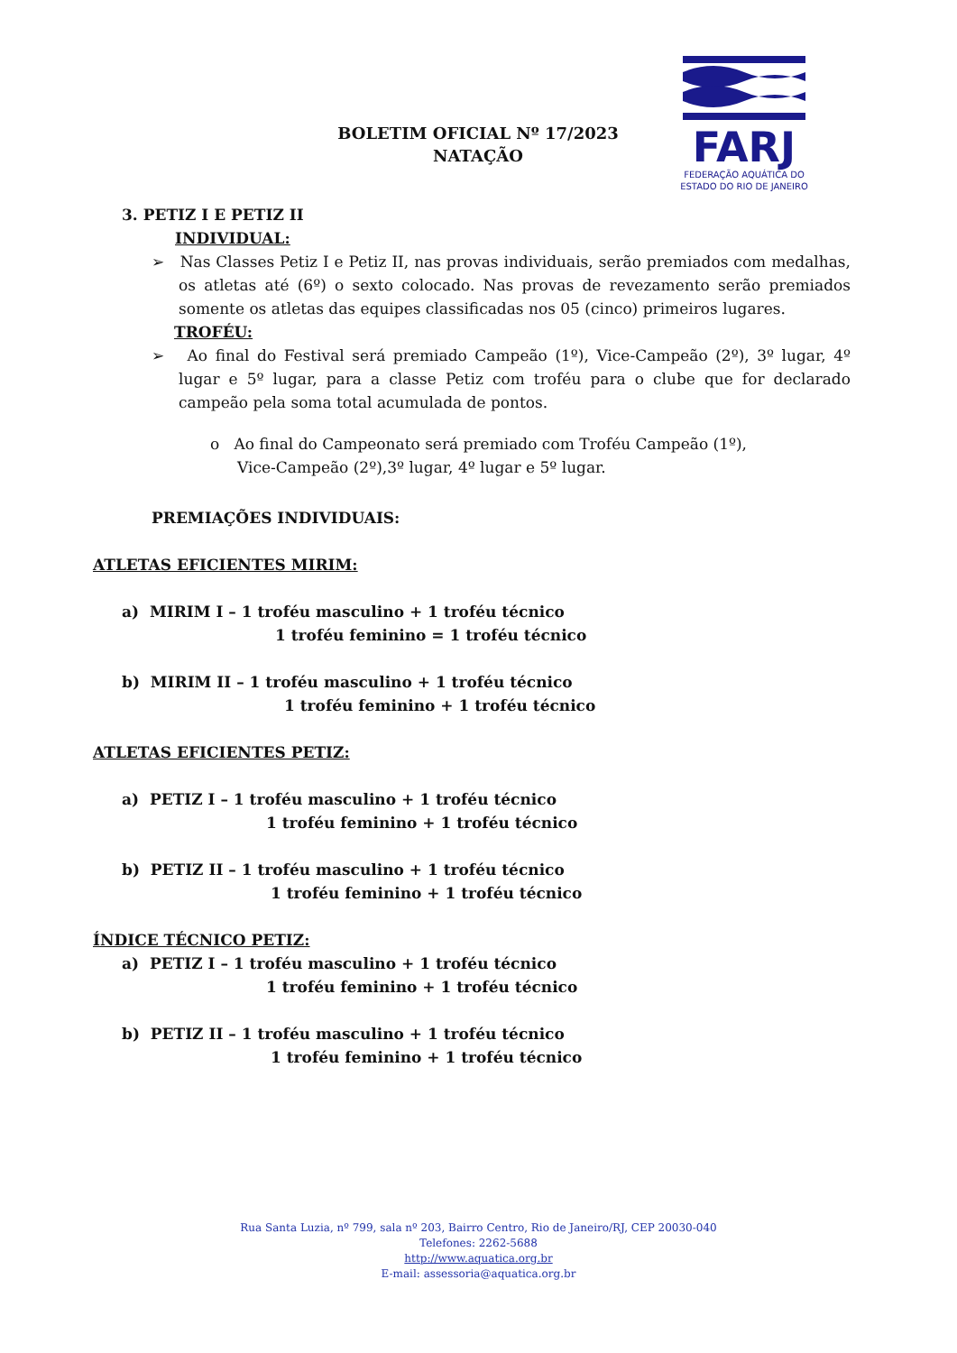BOLETIM OFICIAL Nº 17/2023
NATAÇÃO
FARJ
FEDERAÇÃO AQUÁTICA DO
ESTADO DO RIO DE JANEIRO
3. PETIZ I E PETIZ II
INDIVIDUAL:
➢ Nas Classes Petiz I e Petiz II, nas provas individuais, serão premiados com medalhas, os atletas até (6º) o sexto colocado. Nas provas de revezamento serão premiados somente os atletas das equipes classificadas nos 05 (cinco) primeiros lugares.
TROFÉU:
➢ Ao final do Festival será premiado Campeão (1º), Vice-Campeão (2º), 3º lugar, 4º lugar e 5º lugar, para a classe Petiz com troféu para o clube que for declarado campeão pela soma total acumulada de pontos.
o Ao final do Campeonato será premiado com Troféu Campeão (1º), Vice-Campeão (2º),3º lugar, 4º lugar e 5º lugar.
PREMIAÇÕES INDIVIDUAIS:
ATLETAS EFICIENTES MIRIM:
a) MIRIM I – 1 troféu masculino + 1 troféu técnico
1 troféu feminino = 1 troféu técnico
b) MIRIM II – 1 troféu masculino + 1 troféu técnico
1 troféu feminino + 1 troféu técnico
ATLETAS EFICIENTES PETIZ:
a) PETIZ I – 1 troféu masculino + 1 troféu técnico
1 troféu feminino + 1 troféu técnico
b) PETIZ II – 1 troféu masculino + 1 troféu técnico
1 troféu feminino + 1 troféu técnico
ÍNDICE TÉCNICO PETIZ:
a) PETIZ I – 1 troféu masculino + 1 troféu técnico
1 troféu feminino + 1 troféu técnico
b) PETIZ II – 1 troféu masculino + 1 troféu técnico
1 troféu feminino + 1 troféu técnico
Rua Santa Luzia, nº 799, sala nº 203, Bairro Centro, Rio de Janeiro/RJ, CEP 20030-040
Telefones: 2262-5688
http://www.aquatica.org.br
E-mail: assessoria@aquatica.org.br